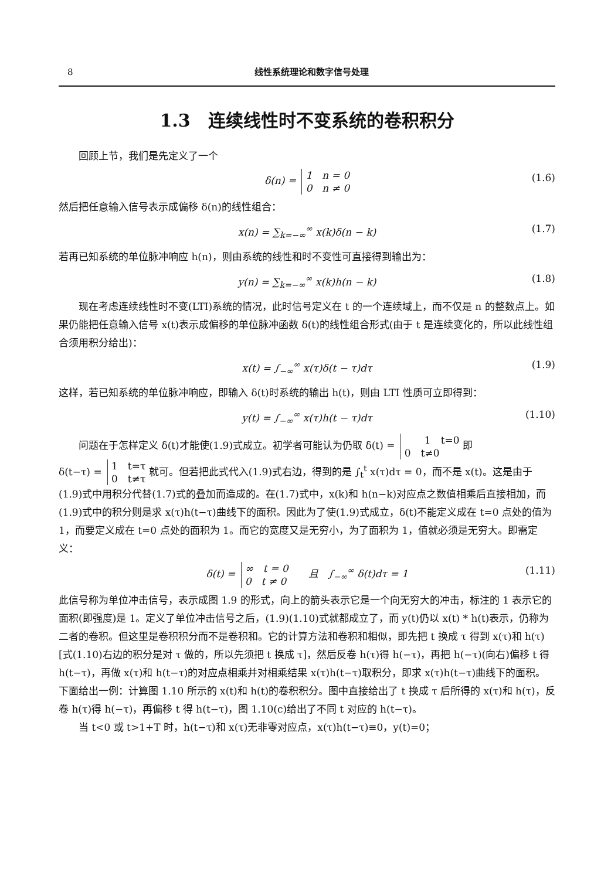8 线性系统理论和数字信号处理
1.3　连续线性时不变系统的卷积积分
回顾上节，我们是先定义了一个
δ(n) = 1　n = 0
0　n ≠ 0 (1.6)
然后把任意输入信号表示成偏移 δ(n)的线性组合：
x(n) = ∑<sub>k=−∞</sub><sup>∞</sup> x(k)δ(n − k) (1.7)
若再已知系统的单位脉冲响应 h(n)，则由系统的线性和时不变性可直接得到输出为：
y(n) = ∑<sub>k=−∞</sub><sup>∞</sup> x(k)h(n − k) (1.8)
现在考虑连续线性时不变(LTI)系统的情况，此时信号定义在 t 的一个连续域上，而不仅是 n 的整数点上。如果仍能把任意输入信号 x(t)表示成偏移的单位脉冲函数 δ(t)的线性组合形式(由于 t 是连续变化的，所以此线性组合须用积分给出)：
x(t) = ∫<sub>−∞</sub><sup>∞</sup> x(τ)δ(t − τ)dτ (1.9)
这样，若已知系统的单位脉冲响应，即输入 δ(t)时系统的输出 h(t)，则由 LTI 性质可立即得到：
y(t) = ∫<sub>−∞</sub><sup>∞</sup> x(τ)h(t − τ)dτ (1.10)
问题在于怎样定义 δ(t)才能使(1.9)式成立。初学者可能认为仍取 δ(t) = 1　t=0
0　t≠0 即
δ(t−τ) = 1　t=τ
0　t≠τ 就可。但若把此式代入(1.9)式右边，得到的是 ∫<sub>t</sub><sup>t</sup> x(τ)dτ = 0，而不是 x(t)。这是由于(1.9)式中用积分代替(1.7)式的叠加而造成的。在(1.7)式中，x(k)和 h(n−k)对应点之数值相乘后直接相加，而(1.9)式中的积分则是求 x(τ)h(t−τ)曲线下的面积。因此为了使(1.9)式成立，δ(t)不能定义成在 t=0 点处的值为 1，而要定义成在 t=0 点处的面积为 1。而它的宽度又是无穷小，为了面积为 1，值就必须是无穷大。即需定义：
δ(t) = ∞　t = 0
0　t ≠ 0　　且　∫<sub>−∞</sub><sup>∞</sup> δ(t)dτ = 1 (1.11)
此信号称为单位冲击信号，表示成图 1.9 的形式，向上的箭头表示它是一个向无穷大的冲击，标注的 1 表示它的面积(即强度)是 1。定义了单位冲击信号之后，(1.9)(1.10)式就都成立了，而 y(t)仍以 x(t) * h(t)表示，仍称为二者的卷积。但这里是卷积积分而不是卷积和。它的计算方法和卷积和相似，即先把 t 换成 τ 得到 x(τ)和 h(τ)[式(1.10)右边的积分是对 τ 做的，所以先须把 t 换成 τ]，然后反卷 h(τ)得 h(−τ)，再把 h(−τ)(向右)偏移 t 得 h(t−τ)，再做 x(τ)和 h(t−τ)的对应点相乘并对相乘结果 x(τ)h(t−τ)取积分，即求 x(τ)h(t−τ)曲线下的面积。下面给出一例：计算图 1.10 所示的 x(t)和 h(t)的卷积积分。图中直接给出了 t 换成 τ 后所得的 x(τ)和 h(τ)，反卷 h(τ)得 h(−τ)，再偏移 t 得 h(t−τ)，图 1.10(c)给出了不同 t 对应的 h(t−τ)。
当 t<0 或 t>1+T 时，h(t−τ)和 x(τ)无非零对应点，x(τ)h(t−τ)≡0，y(t)=0；